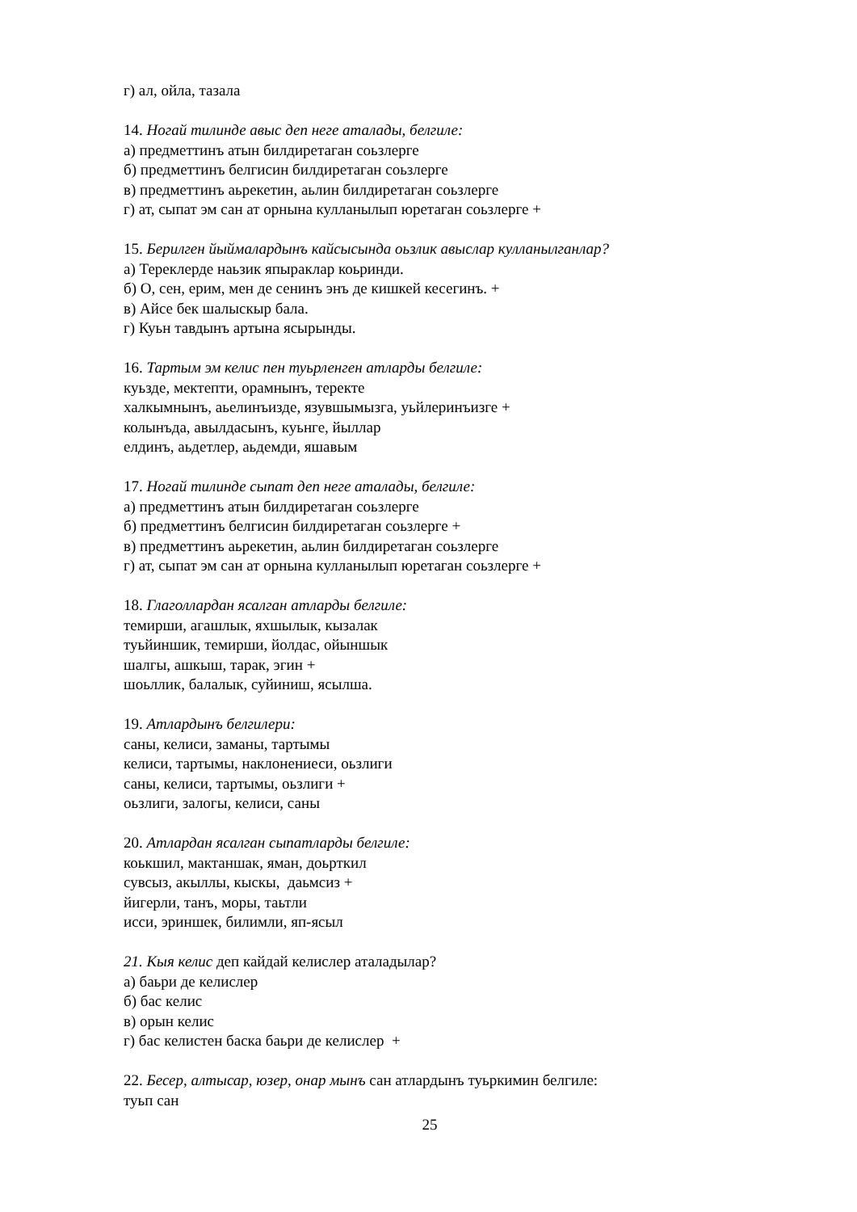г) ал, ойла, тазала
14. Ногай тилинде авыс деп неге аталады, белгиле:
а) предметтинъ атын билдиретаган соьзлерге
б) предметтинъ белгисин билдиретаган соьзлерге
в) предметтинъ аьрекетин, аьлин билдиретаган соьзлерге
г) ат, сыпат эм сан ат орнына кулланылып юретаган соьзлерге +
15. Берилген йыймалардынъ кайсысында оьзлик авыслар кулланылганлар?
а) Тереклерде наьзик япыраклар коьринди.
б) О, сен, ерим, мен де сенинъ энъ де кишкей кесегинъ. +
в) Айсе бек шалыскыр бала.
г) Куьн тавдынъ артына ясырынды.
16. Тартым эм келис пен туьрленген атларды белгиле:
куьзде, мектепти, орамнынъ, теректе
халкымнынъ, аьелинъизде, язувшымызга, уьйлеринъизге +
колынъда, авылдасынъ, куьнге, йыллар
елдинъ, аьдетлер, аьдемди, яшавым
17. Ногай тилинде сыпат деп неге аталады, белгиле:
а) предметтинъ атын билдиретаган соьзлерге
б) предметтинъ белгисин билдиретаган соьзлерге +
в) предметтинъ аьрекетин, аьлин билдиретаган соьзлерге
г) ат, сыпат эм сан ат орнына кулланылып юретаган соьзлерге +
18. Глаголлардан ясалган атларды белгиле:
темирши, агашлык, яхшылык, кызалак
туьйиншик, темирши, йолдас, ойыншык
шалгы, ашкыш, тарак, эгин +
шоьллик, балалык, суйиниш, ясылша.
19. Атлардынъ белгилери:
саны, келиси, заманы, тартымы
келиси, тартымы, наклонениеси, оьзлиги
саны, келиси, тартымы, оьзлиги +
оьзлиги, залогы, келиси, саны
20. Атлардан ясалган сыпатларды белгиле:
коькшил, мактаншак, яман, доьрткил
сувсыз, акыллы, кыскы, даьмсиз +
йигерли, танъ, моры, таьтли
исси, эриншек, билимли, яп-ясыл
21. Кыя келис деп кайдай келислер аталадылар?
а) баьри де келислер
б) бас келис
в) орын келис
г) бас келистен баска баьри де келислер +
22. Бесер, алтысар, юзер, онар мынъ сан атлардынъ туьркимин белгиле:
туьп сан
25